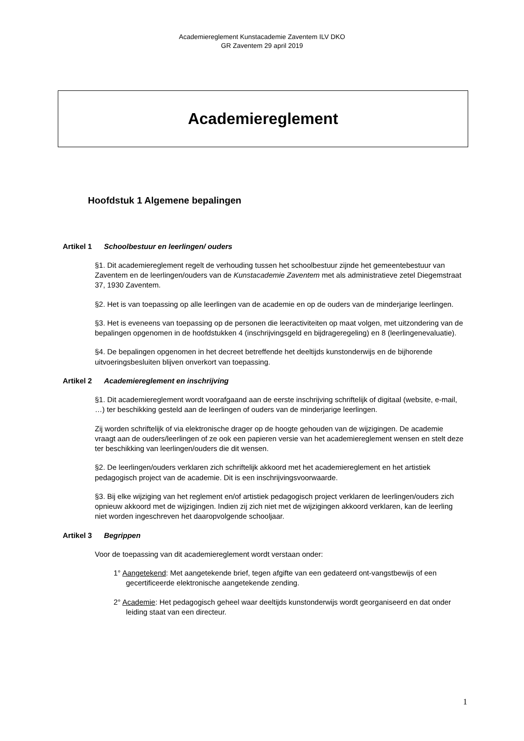Academiereglement Kunstacademie Zaventem ILV DKO
GR Zaventem 29 april 2019
Academiereglement
Hoofdstuk 1 Algemene bepalingen
Artikel 1 Schoolbestuur en leerlingen/ ouders
§1. Dit academiereglement regelt de verhouding tussen het schoolbestuur zijnde het gemeentebestuur van Zaventem en de leerlingen/ouders van de Kunstacademie Zaventem met als administratieve zetel Diegemstraat 37, 1930 Zaventem.
§2. Het is van toepassing op alle leerlingen van de academie en op de ouders van de minderjarige leerlingen.
§3. Het is eveneens van toepassing op de personen die leeractiviteiten op maat volgen, met uitzondering van de bepalingen opgenomen in de hoofdstukken 4 (inschrijvingsgeld en bijdrageregeling) en 8 (leerlingenevaluatie).
§4. De bepalingen opgenomen in het decreet betreffende het deeltijds kunstonderwijs en de bijhorende uitvoeringsbesluiten blijven onverkort van toepassing.
Artikel 2 Academiereglement en inschrijving
§1. Dit academiereglement wordt voorafgaand aan de eerste inschrijving schriftelijk of digitaal (website, e-mail, …) ter beschikking gesteld aan de leerlingen of ouders van de minderjarige leerlingen.
Zij worden schriftelijk of via elektronische drager op de hoogte gehouden van de wijzigingen. De academie vraagt aan de ouders/leerlingen of ze ook een papieren versie van het academiereglement wensen en stelt deze ter beschikking van leerlingen/ouders die dit wensen.
§2. De leerlingen/ouders verklaren zich schriftelijk akkoord met het academiereglement en het artistiek pedagogisch project van de academie. Dit is een inschrijvingsvoorwaarde.
§3. Bij elke wijziging van het reglement en/of artistiek pedagogisch project verklaren de leerlingen/ouders zich opnieuw akkoord met de wijzigingen. Indien zij zich niet met de wijzigingen akkoord verklaren, kan de leerling niet worden ingeschreven het daaropvolgende schooljaar.
Artikel 3 Begrippen
Voor de toepassing van dit academiereglement wordt verstaan onder:
1° Aangetekend: Met aangetekende brief, tegen afgifte van een gedateerd ont-vangstbewijs of een gecertificeerde elektronische aangetekende zending.
2° Academie: Het pedagogisch geheel waar deeltijds kunstonderwijs wordt georganiseerd en dat onder leiding staat van een directeur.
1